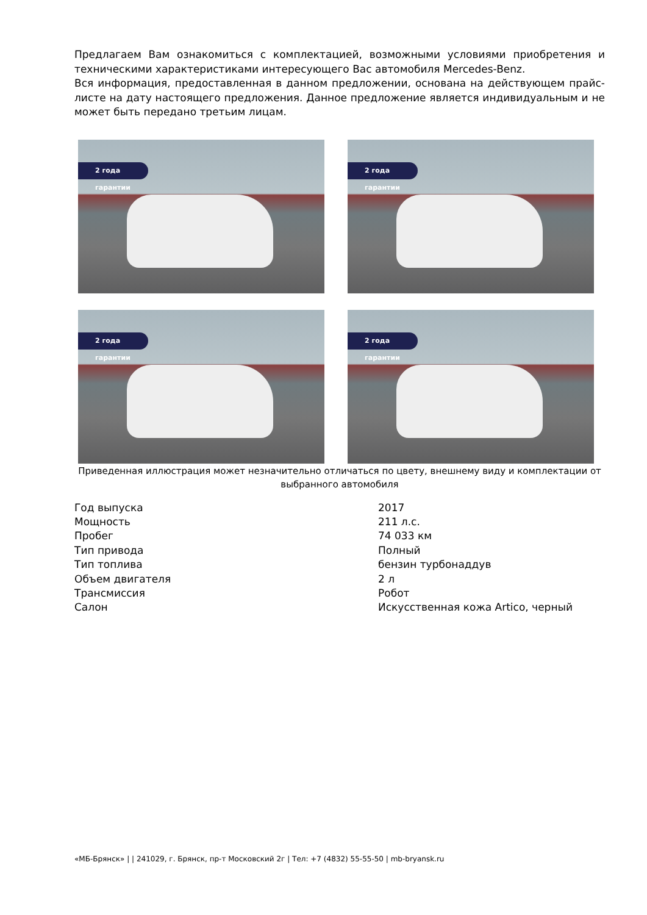Предлагаем Вам ознакомиться с комплектацией, возможными условиями приобретения и техническими характеристиками интересующего Вас автомобиля Mercedes-Benz.
Вся информация, предоставленная в данном предложении, основана на действующем прайс-листе на дату настоящего предложения. Данное предложение является индивидуальным и не может быть передано третьим лицам.
2 года гарантии
2 года гарантии
2 года гарантии
2 года гарантии
Приведенная иллюстрация может незначительно отличаться по цвету, внешнему виду и комплектации от выбранного автомобиля
| Год выпуска | 2017 |
| Мощность | 211 л.с. |
| Пробег | 74 033 км |
| Тип привода | Полный |
| Тип топлива | бензин турбонаддув |
| Объем двигателя | 2 л |
| Трансмиссия | Робот |
| Салон | Искусственная кожа Artico, черный |
«МБ-Брянск» | | 241029, г. Брянск, пр-т Московский 2г | Тел: +7 (4832) 55-55-50 | mb-bryansk.ru